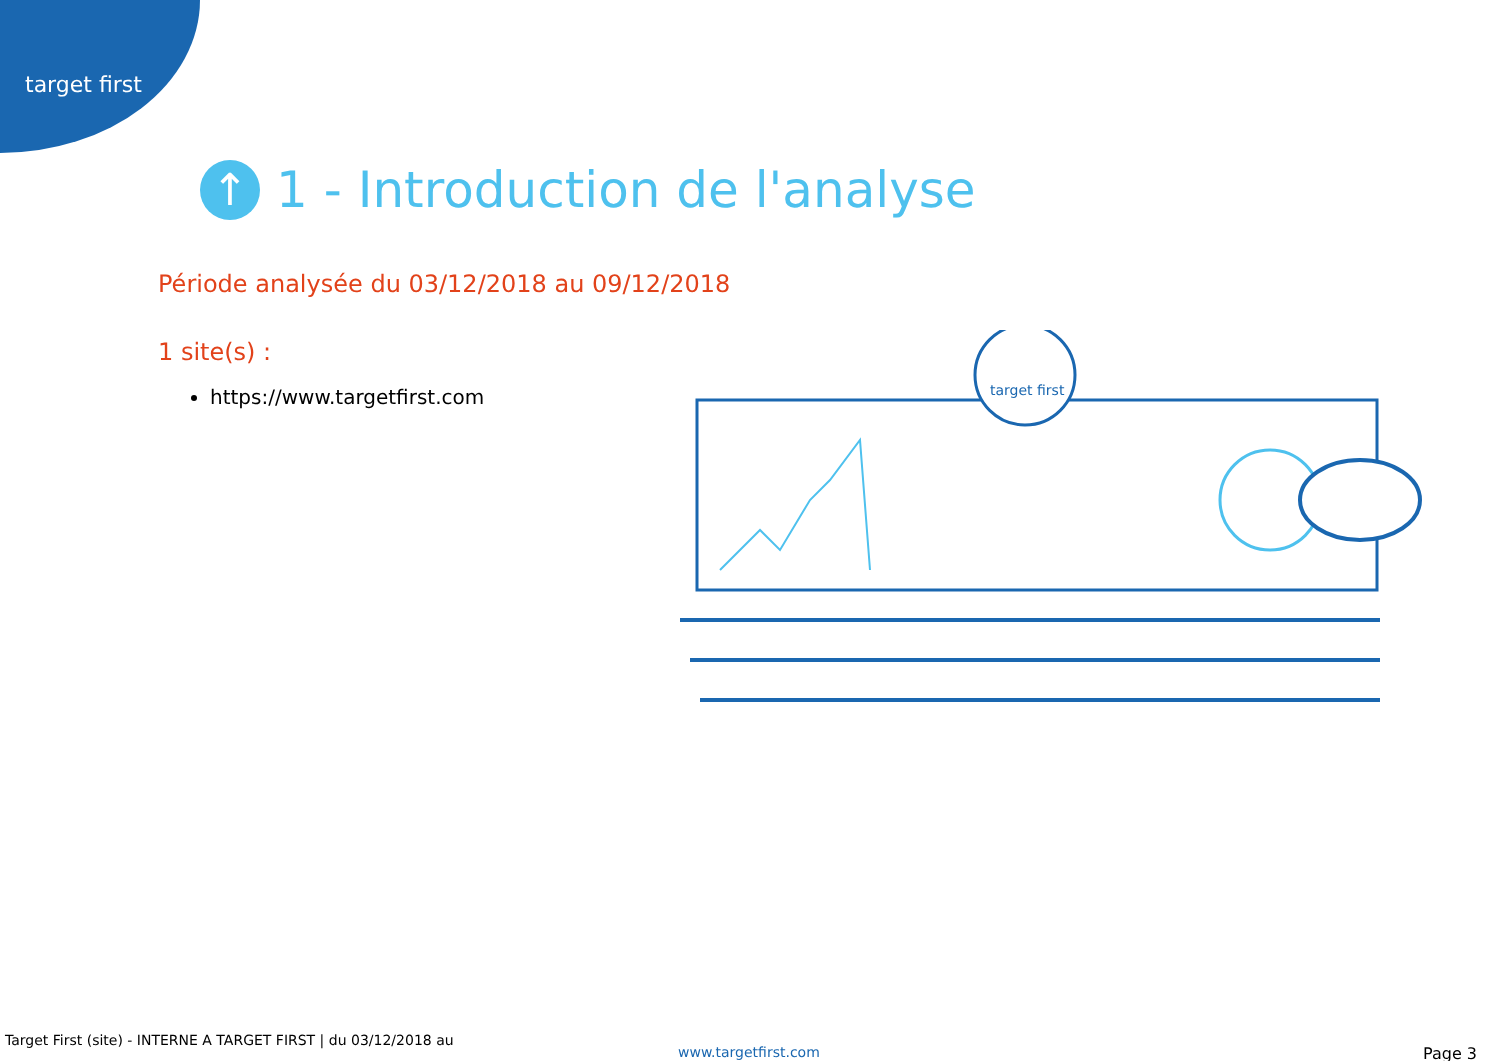target first
↑ 1 - Introduction de l'analyse
Période analysée du 03/12/2018 au 09/12/2018
1 site(s) :
https://www.targetfirst.com
target first
Target First (site) - INTERNE A TARGET FIRST | du 03/12/2018 au
www.targetfirst.com Page 3